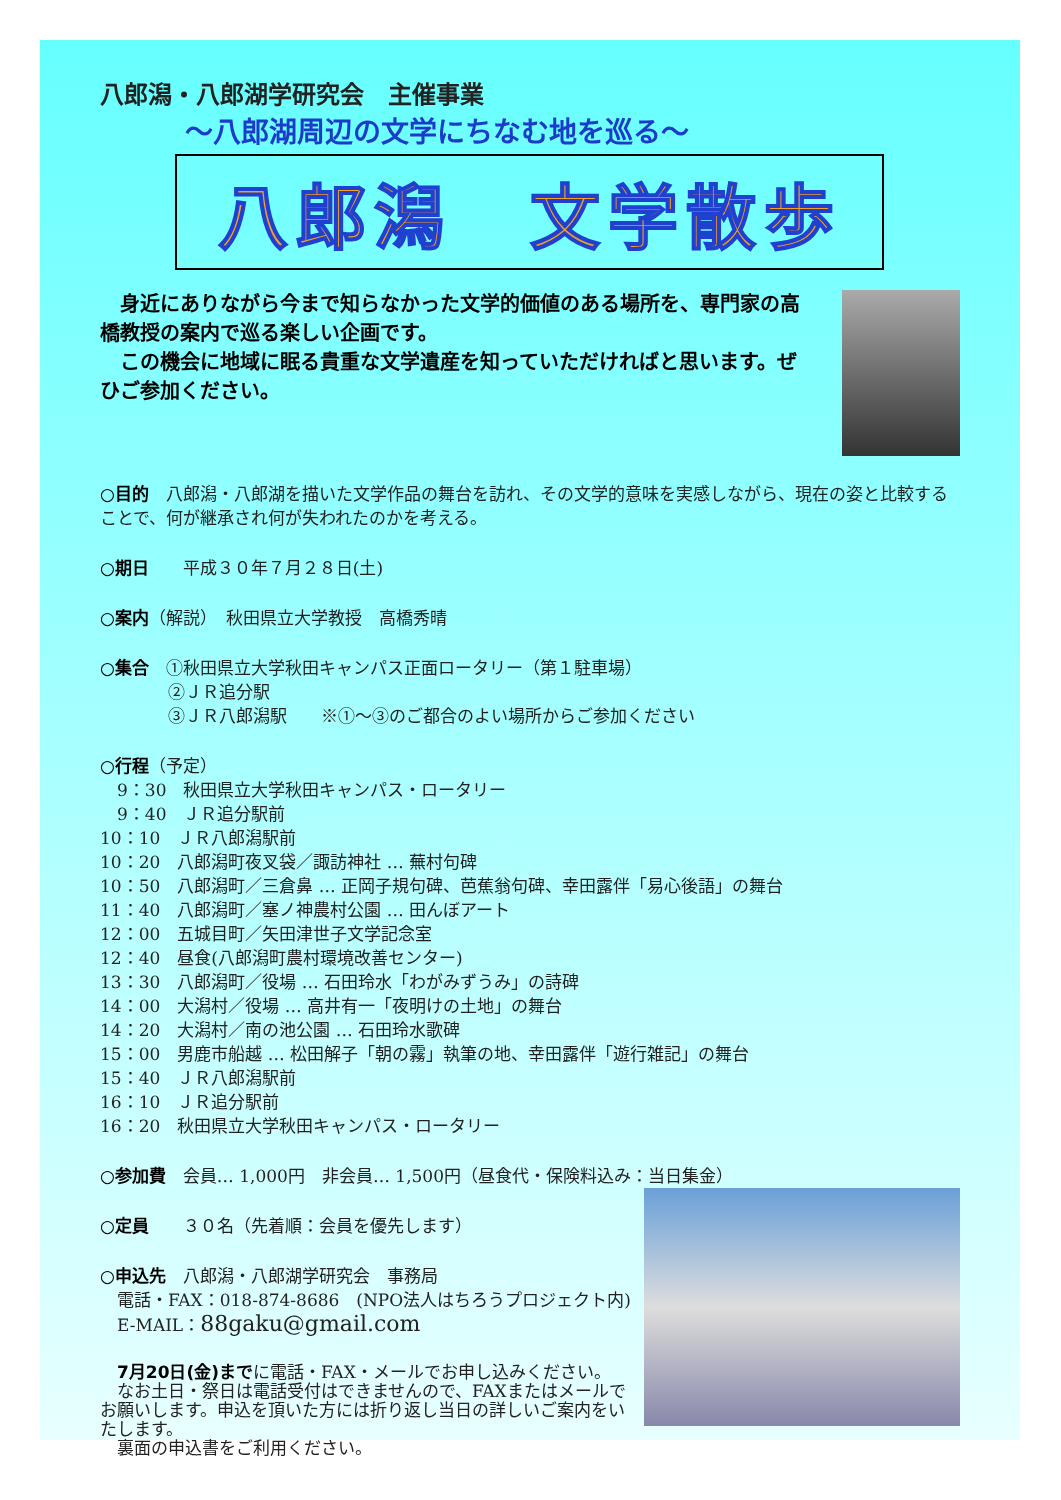八郎潟・八郎湖学研究会　主催事業
～八郎湖周辺の文学にちなむ地を巡る～
八郎潟　文学散歩
　身近にありながら今まで知らなかった文学的価値のある場所を、専門家の高橋教授の案内で巡る楽しい企画です。
　この機会に地域に眠る貴重な文学遺産を知っていただければと思います。ぜひご参加ください。
○目的　八郎潟・八郎湖を描いた文学作品の舞台を訪れ、その文学的意味を実感しながら、現在の姿と比較することで、何が継承され何が失われたのかを考える。
○期日　　平成３０年７月２８日(土)
○案内（解説）　秋田県立大学教授　高橋秀晴
○集合　①秋田県立大学秋田キャンパス正面ロータリー（第１駐車場）
　　　　②ＪＲ追分駅
　　　　③ＪＲ八郎潟駅　　※①～③のご都合のよい場所からご参加ください
○行程（予定）
　9：30　秋田県立大学秋田キャンパス・ロータリー
　9：40　ＪＲ追分駅前
10：10　ＪＲ八郎潟駅前
10：20　八郎潟町夜叉袋／諏訪神社 … 蕪村句碑
10：50　八郎潟町／三倉鼻 … 正岡子規句碑、芭蕉翁句碑、幸田露伴「易心後語」の舞台
11：40　八郎潟町／塞ノ神農村公園 … 田んぼアート
12：00　五城目町／矢田津世子文学記念室
12：40　昼食(八郎潟町農村環境改善センター)
13：30　八郎潟町／役場 … 石田玲水「わがみずうみ」の詩碑
14：00　大潟村／役場 … 高井有一「夜明けの土地」の舞台
14：20　大潟村／南の池公園 … 石田玲水歌碑
15：00　男鹿市船越 … 松田解子「朝の霧」執筆の地、幸田露伴「遊行雑記」の舞台
15：40　ＪＲ八郎潟駅前
16：10　ＪＲ追分駅前
16：20　秋田県立大学秋田キャンパス・ロータリー
○参加費　会員… 1,000円　非会員… 1,500円（昼食代・保険料込み：当日集金）
○定員　　３０名（先着順：会員を優先します）
○申込先　八郎潟・八郎湖学研究会　事務局
　電話・FAX：018-874-8686　(NPO法人はちろうプロジェクト内)
　E-MAIL：88gaku@gmail.com
　7月20日(金)までに電話・FAX・メールでお申し込みください。
　なお土日・祭日は電話受付はできませんので、FAXまたはメールでお願いします。申込を頂いた方には折り返し当日の詳しいご案内をいたします。
　裏面の申込書をご利用ください。